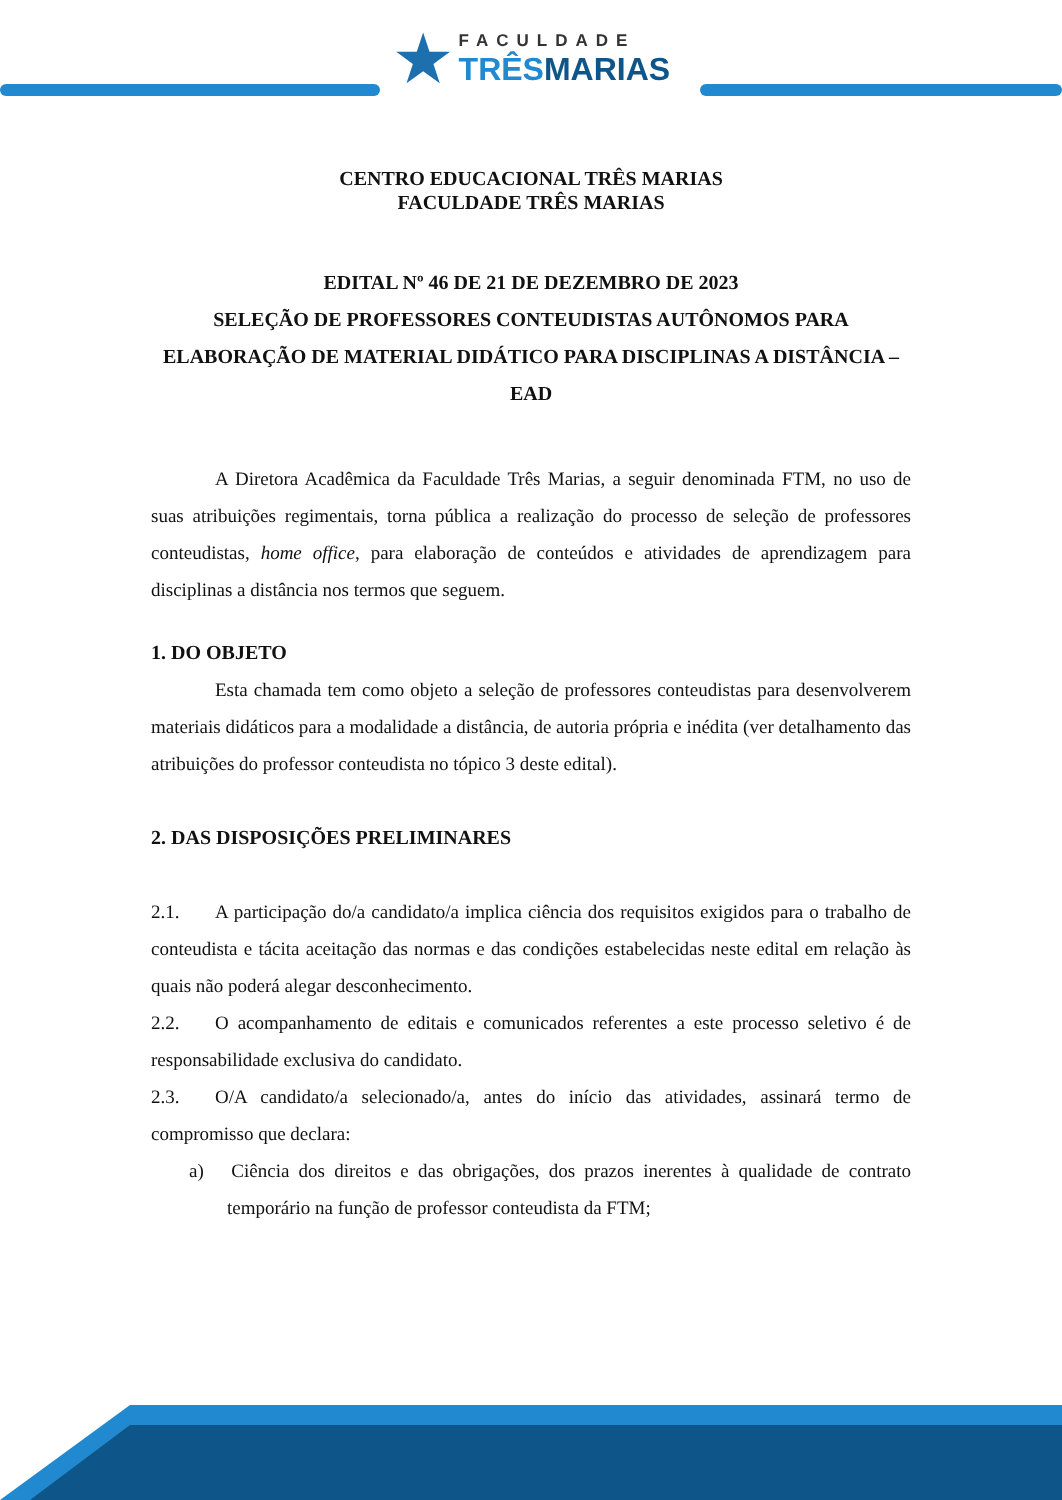★ FACULDADE
TRÊS MARIAS
CENTRO EDUCACIONAL TRÊS MARIAS
FACULDADE TRÊS MARIAS
EDITAL Nº 46 DE 21 DE DEZEMBRO DE 2023
SELEÇÃO DE PROFESSORES CONTEUDISTAS AUTÔNOMOS PARA ELABORAÇÃO DE MATERIAL DIDÁTICO PARA DISCIPLINAS A DISTÂNCIA – EAD
A Diretora Acadêmica da Faculdade Três Marias, a seguir denominada FTM, no uso de suas atribuições regimentais, torna pública a realização do processo de seleção de professores conteudistas, home office, para elaboração de conteúdos e atividades de aprendizagem para disciplinas a distância nos termos que seguem.
1. DO OBJETO
Esta chamada tem como objeto a seleção de professores conteudistas para desenvolverem materiais didáticos para a modalidade a distância, de autoria própria e inédita (ver detalhamento das atribuições do professor conteudista no tópico 3 deste edital).
2. DAS DISPOSIÇÕES PRELIMINARES
2.1. A participação do/a candidato/a implica ciência dos requisitos exigidos para o trabalho de conteudista e tácita aceitação das normas e das condições estabelecidas neste edital em relação às quais não poderá alegar desconhecimento.
2.2. O acompanhamento de editais e comunicados referentes a este processo seletivo é de responsabilidade exclusiva do candidato.
2.3. O/A candidato/a selecionado/a, antes do início das atividades, assinará termo de compromisso que declara:
a) Ciência dos direitos e das obrigações, dos prazos inerentes à qualidade de contrato temporário na função de professor conteudista da FTM;